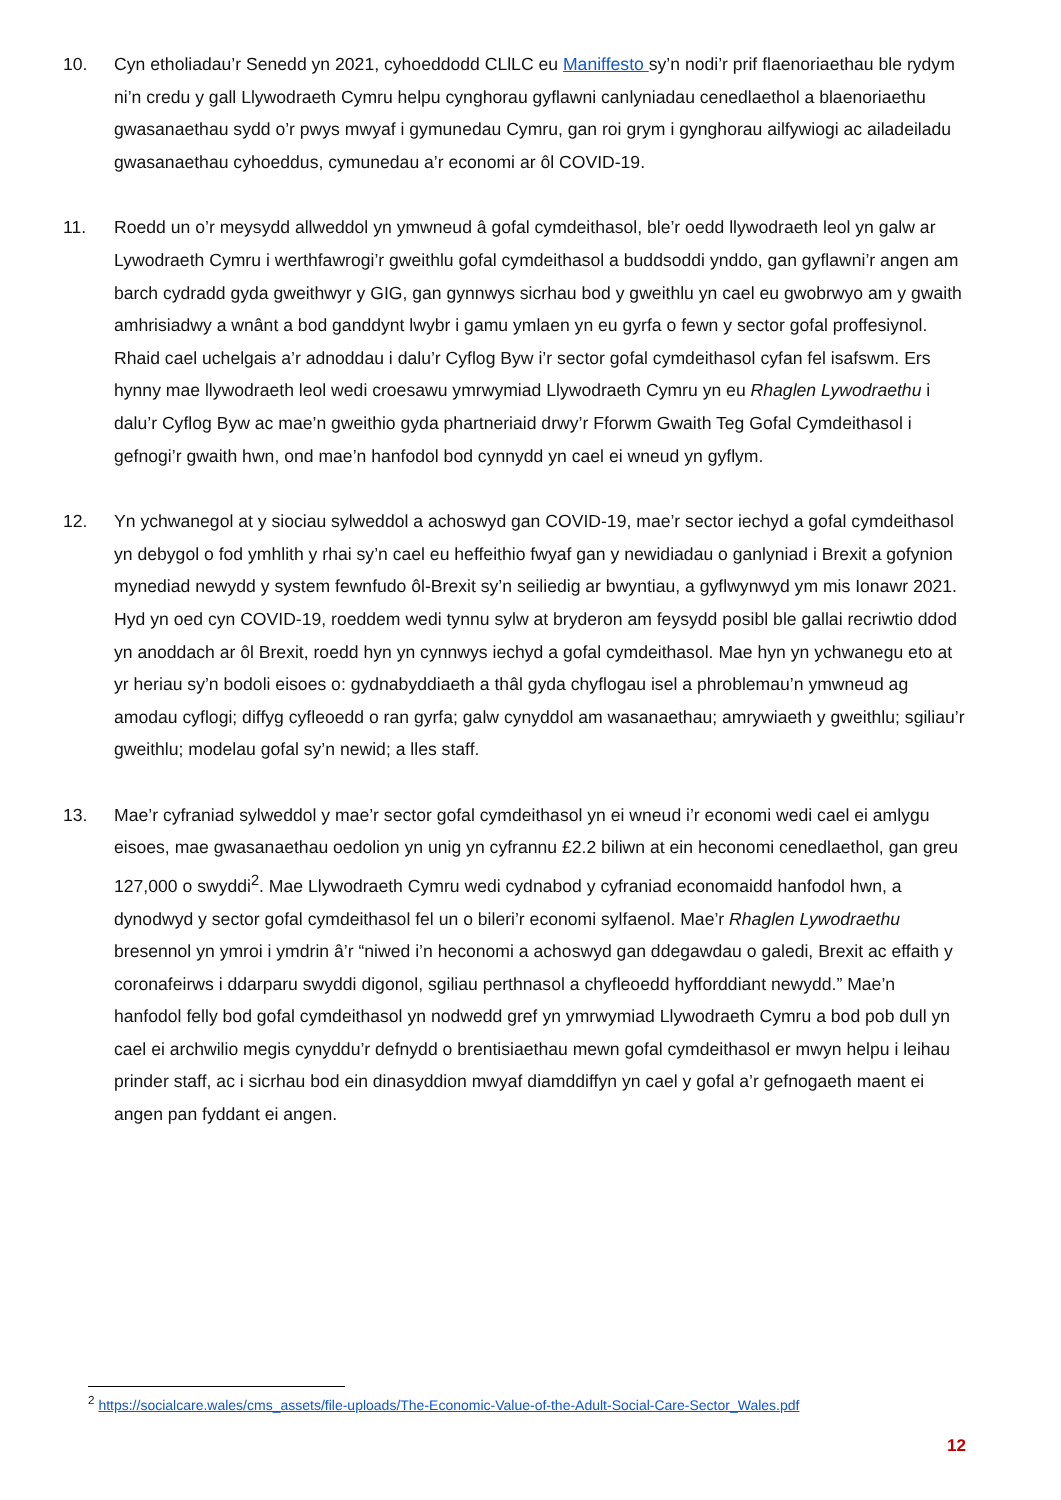10. Cyn etholiadau’r Senedd yn 2021, cyhoeddodd CLlLC eu Maniffesto sy’n nodi’r prif flaenoriaethau ble rydym ni’n credu y gall Llywodraeth Cymru helpu cynghorau gyflawni canlyniadau cenedlaethol a blaenoriaethu gwasanaethau sydd o’r pwys mwyaf i gymunedau Cymru, gan roi grym i gynghorau ailfywiogi ac ailadeiladu gwasanaethau cyhoeddus, cymunedau a’r economi ar ôl COVID-19.
11. Roedd un o’r meysydd allweddol yn ymwneud â gofal cymdeithasol, ble’r oedd llywodraeth leol yn galw ar Lywodraeth Cymru i werthfawrogi’r gweithlu gofal cymdeithasol a buddsoddi ynddo, gan gyflawni’r angen am barch cydradd gyda gweithwyr y GIG, gan gynnwys sicrhau bod y gweithlu yn cael eu gwobrwyo am y gwaith amhrisiadwy a wnânt a bod ganddynt lwybr i gamu ymlaen yn eu gyrfa o fewn y sector gofal proffesiynol. Rhaid cael uchelgais a’r adnoddau i dalu’r Cyflog Byw i’r sector gofal cymdeithasol cyfan fel isafswm. Ers hynny mae llywodraeth leol wedi croesawu ymrwymiad Llywodraeth Cymru yn eu Rhaglen Lywodraethu i dalu’r Cyflog Byw ac mae’n gweithio gyda phartneriaid drwy’r Fforwm Gwaith Teg Gofal Cymdeithasol i gefnogi’r gwaith hwn, ond mae’n hanfodol bod cynnydd yn cael ei wneud yn gyflym.
12. Yn ychwanegol at y siociau sylweddol a achoswyd gan COVID-19, mae’r sector iechyd a gofal cymdeithasol yn debygol o fod ymhlith y rhai sy’n cael eu heffeithio fwyaf gan y newidiadau o ganlyniad i Brexit a gofynion mynediad newydd y system fewnfudo ôl-Brexit sy’n seiliedig ar bwyntiau, a gyflwynwyd ym mis Ionawr 2021. Hyd yn oed cyn COVID-19, roeddem wedi tynnu sylw at bryderon am feysydd posibl ble gallai recriwtio ddod yn anoddach ar ôl Brexit, roedd hyn yn cynnwys iechyd a gofal cymdeithasol. Mae hyn yn ychwanegu eto at yr heriau sy’n bodoli eisoes o: gydnabyddiaeth a thâl gyda chyflogau isel a phroblemau’n ymwneud ag amodau cyflogi; diffyg cyfleoedd o ran gyrfa; galw cynyddol am wasanaethau; amrywiaeth y gweithlu; sgiliau’r gweithlu; modelau gofal sy’n newid; a lles staff.
13. Mae’r cyfraniad sylweddol y mae’r sector gofal cymdeithasol yn ei wneud i’r economi wedi cael ei amlygu eisoes, mae gwasanaethau oedolion yn unig yn cyfrannu £2.2 biliwn at ein heconomi cenedlaethol, gan greu 127,000 o swyddi<sup>2</sup>. Mae Llywodraeth Cymru wedi cydnabod y cyfraniad economaidd hanfodol hwn, a dynodwyd y sector gofal cymdeithasol fel un o bileri’r economi sylfaenol. Mae’r Rhaglen Lywodraethu bresennol yn ymroi i ymdrin â’r “niwed i’n heconomi a achoswyd gan ddegawdau o galedi, Brexit ac effaith y coronafeirws i ddarparu swyddi digonol, sgiliau perthnasol a chyfleoedd hyfforddiant newydd.” Mae’n hanfodol felly bod gofal cymdeithasol yn nodwedd gref yn ymrwymiad Llywodraeth Cymru a bod pob dull yn cael ei archwilio megis cynyddu’r defnydd o brentisiaethau mewn gofal cymdeithasol er mwyn helpu i leihau prinder staff, ac i sicrhau bod ein dinasyddion mwyaf diamddiffyn yn cael y gofal a’r gefnogaeth maent ei angen pan fyddant ei angen.
<sup>2</sup> https://socialcare.wales/cms_assets/file-uploads/The-Economic-Value-of-the-Adult-Social-Care-Sector_Wales.pdf
12